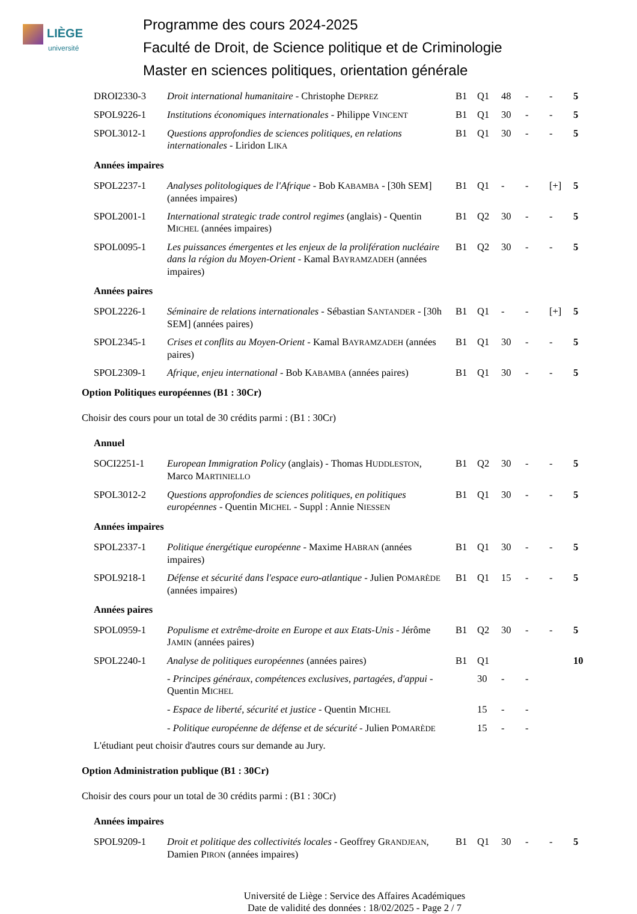LIÈGE
université
Programme des cours 2024-2025
Faculté de Droit, de Science politique et de Criminologie
Master en sciences politiques, orientation générale
| DROI2330-3 | Droit international humanitaire - Christophe D EPREZ | B1 | Q1 | 48 | - | - | 5 |
| SPOL9226-1 | Institutions économiques internationales - Philippe V INCENT | B1 | Q1 | 30 | - | - | 5 |
| SPOL3012-1 | Questions approfondies de sciences politiques, en relations internationales - Liridon L IKA | B1 | Q1 | 30 | - | - | 5 |
Années impaires
| SPOL2237-1 | Analyses politologiques de l'Afrique - Bob K ABAMBA - [30h SEM] (années impaires) | B1 | Q1 | - | - | [+] | 5 |
| SPOL2001-1 | International strategic trade control regimes (anglais) - Quentin M ICHEL (années impaires) | B1 | Q2 | 30 | - | - | 5 |
| SPOL0095-1 | Les puissances émergentes et les enjeux de la prolifération nucléaire dans la région du Moyen-Orient - Kamal B AYRAMZADEH (années impaires) | B1 | Q2 | 30 | - | - | 5 |
Années paires
| SPOL2226-1 | Séminaire de relations internationales - Sébastian S ANTANDER - [30h SEM] (années paires) | B1 | Q1 | - | - | [+] | 5 |
| SPOL2345-1 | Crises et conflits au Moyen-Orient - Kamal B AYRAMZADEH (années paires) | B1 | Q1 | 30 | - | - | 5 |
| SPOL2309-1 | Afrique, enjeu international - Bob K ABAMBA (années paires) | B1 | Q1 | 30 | - | - | 5 |
Option Politiques européennes (B1 : 30Cr)
Choisir des cours pour un total de 30 crédits parmi : (B1 : 30Cr)
Annuel
| SOCI2251-1 | European Immigration Policy (anglais) - Thomas H UDDLESTON , Marco M ARTINIELLO | B1 | Q2 | 30 | - | - | 5 |
| SPOL3012-2 | Questions approfondies de sciences politiques, en politiques européennes - Quentin M ICHEL - Suppl : Annie N IESSEN | B1 | Q1 | 30 | - | - | 5 |
Années impaires
| SPOL2337-1 | Politique énergétique européenne - Maxime H ABRAN (années impaires) | B1 | Q1 | 30 | - | - | 5 |
| SPOL9218-1 | Défense et sécurité dans l'espace euro-atlantique - Julien P OMARÈDE (années impaires) | B1 | Q1 | 15 | - | - | 5 |
Années paires
| SPOL0959-1 | Populisme et extrême-droite en Europe et aux Etats-Unis - Jérôme J AMIN (années paires) | B1 | Q2 | 30 | - | - | 5 |
| SPOL2240-1 | Analyse de politiques européennes (années paires) | B1 | Q1 | | | | 10 |
| | - Principes généraux, compétences exclusives, partagées, d'appui - Quentin M ICHEL | | 30 | - | - | | |
| | - Espace de liberté, sécurité et justice - Quentin M ICHEL | | 15 | - | - | | |
| | - Politique européenne de défense et de sécurité - Julien P OMARÈDE | | 15 | - | - | | |
L'étudiant peut choisir d'autres cours sur demande au Jury.
Option Administration publique (B1 : 30Cr)
Choisir des cours pour un total de 30 crédits parmi : (B1 : 30Cr)
Années impaires
| SPOL9209-1 | Droit et politique des collectivités locales - Geoffrey G RANDJEAN , Damien P IRON (années impaires) | B1 | Q1 | 30 | - | - | 5 |
Université de Liège : Service des Affaires Académiques
Date de validité des données : 18/02/2025 - Page 2 / 7